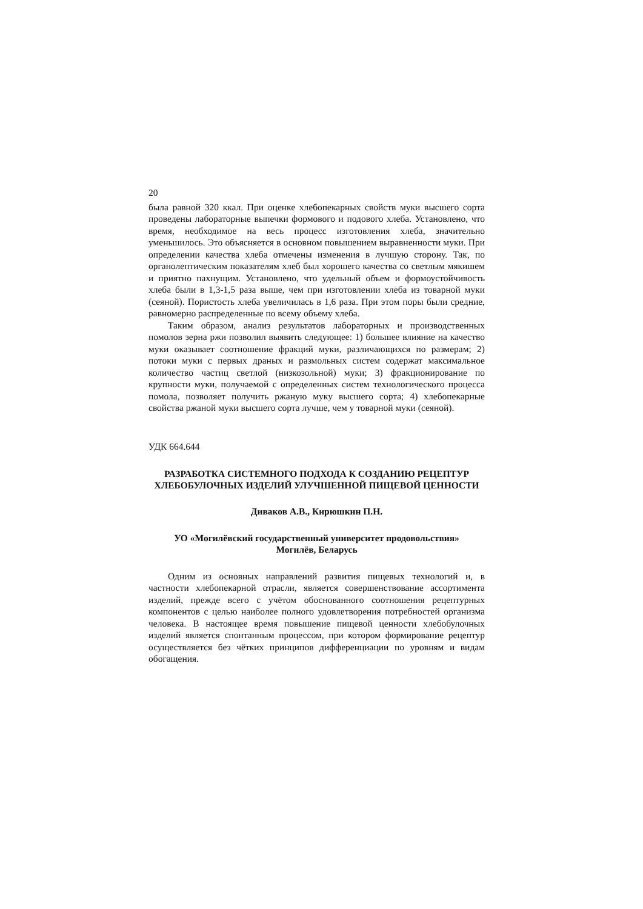20
была равной 320 ккал. При оценке хлебопекарных свойств муки высшего сорта проведены лабораторные выпечки формового и подового хлеба. Установлено, что время, необходимое на весь процесс изготовления хлеба, значительно уменьшилось. Это объясняется в основном повышением выравненности муки. При определении качества хлеба отмечены изменения в лучшую сторону. Так, по органолептическим показателям хлеб был хорошего качества со светлым мякишем и приятно пахнущим. Установлено, что удельный объем и формоустойчивость хлеба были в 1,3-1,5 раза выше, чем при изготовлении хлеба из товарной муки (сеяной). Пористость хлеба увеличилась в 1,6 раза. При этом поры были средние, равномерно распределенные по всему объему хлеба.
Таким образом, анализ результатов лабораторных и производственных помолов зерна ржи позволил выявить следующее: 1) большее влияние на качество муки оказывает соотношение фракций муки, различающихся по размерам; 2) потоки муки с первых драных и размольных систем содержат максимальное количество частиц светлой (низкозольной) муки; 3) фракционирование по крупности муки, получаемой с определенных систем технологического процесса помола, позволяет получить ржаную муку высшего сорта; 4) хлебопекарные свойства ржаной муки высшего сорта лучше, чем у товарной муки (сеяной).
УДК 664.644
РАЗРАБОТКА СИСТЕМНОГО ПОДХОДА К СОЗДАНИЮ РЕЦЕПТУР ХЛЕБОБУЛОЧНЫХ ИЗДЕЛИЙ УЛУЧШЕННОЙ ПИЩЕВОЙ ЦЕННОСТИ
Диваков А.В., Кирюшкин П.Н.
УО «Могилёвский государственный университет продовольствия»
Могилёв, Беларусь
Одним из основных направлений развития пищевых технологий и, в частности хлебопекарной отрасли, является совершенствование ассортимента изделий, прежде всего с учётом обоснованного соотношения рецептурных компонентов с целью наиболее полного удовлетворения потребностей организма человека. В настоящее время повышение пищевой ценности хлебобулочных изделий является спонтанным процессом, при котором формирование рецептур осуществляется без чётких принципов дифференциации по уровням и видам обогащения.